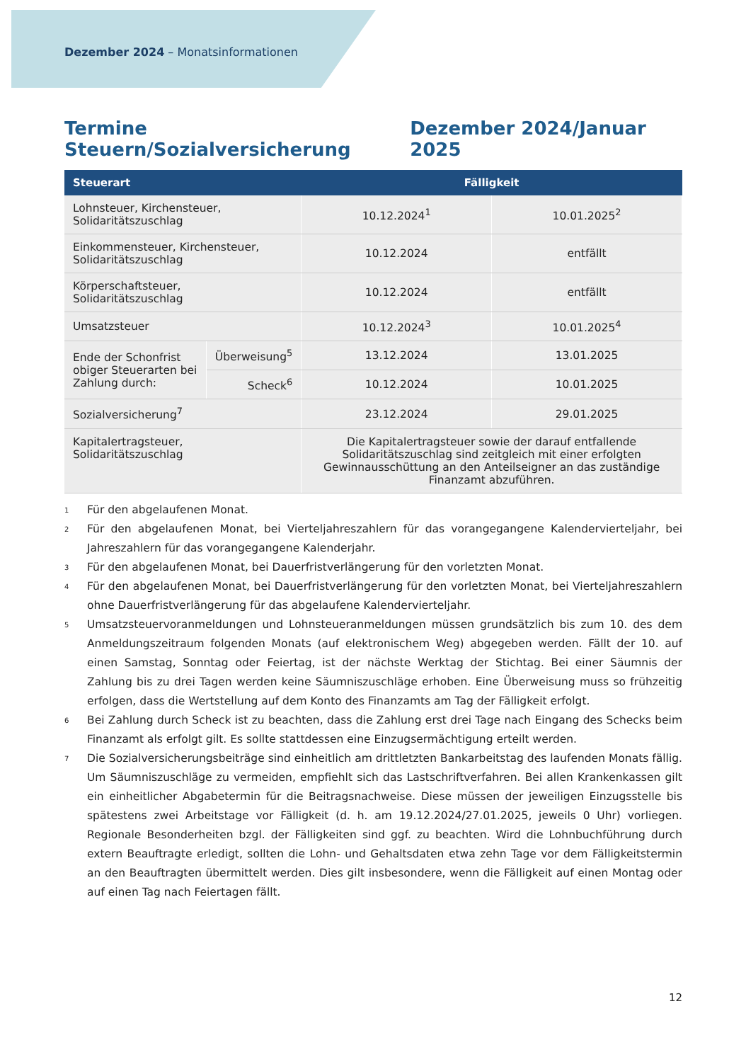Dezember 2024 – Monatsinformationen
Termine Steuern/Sozialversicherung Dezember 2024/Januar 2025
| Steuerart | | Fälligkeit | |
| --- | --- | --- | --- |
| Lohnsteuer, Kirchensteuer, Solidaritätszuschlag | | 10.12.2024<sup>1</sup> | 10.01.2025<sup>2</sup> |
| Einkommensteuer, Kirchensteuer, Solidaritätszuschlag | | 10.12.2024 | entfällt |
| Körperschaftsteuer, Solidaritätszuschlag | | 10.12.2024 | entfällt |
| Umsatzsteuer | | 10.12.2024<sup>3</sup> | 10.01.2025<sup>4</sup> |
| Ende der Schonfrist obiger Steuerarten bei Zahlung durch: | Überweisung<sup>5</sup> | 13.12.2024 | 13.01.2025 |
| | Scheck<sup>6</sup> | 10.12.2024 | 10.01.2025 |
| Sozialversicherung<sup>7</sup> | | 23.12.2024 | 29.01.2025 |
| Kapitalertragsteuer, Solidaritätszuschlag | | Die Kapitalertragsteuer sowie der darauf entfallende Solidaritätszuschlag sind zeitgleich mit einer erfolgten Gewinnausschüttung an den Anteilseigner an das zuständige Finanzamt abzuführen. | |
<sup>1</sup>
Für den abgelaufenen Monat.
<sup>2</sup>
Für den abgelaufenen Monat, bei Vierteljahreszahlern für das vorangegangene Kalendervierteljahr, bei Jahreszahlern für das vorangegangene Kalenderjahr.
<sup>3</sup>
Für den abgelaufenen Monat, bei Dauerfristverlängerung für den vorletzten Monat.
<sup>4</sup>
Für den abgelaufenen Monat, bei Dauerfristverlängerung für den vorletzten Monat, bei Vierteljahreszahlern ohne Dauerfristverlängerung für das abgelaufene Kalendervierteljahr.
<sup>5</sup>
Umsatzsteuervoranmeldungen und Lohnsteueranmeldungen müssen grundsätzlich bis zum 10. des dem Anmeldungszeitraum folgenden Monats (auf elektronischem Weg) abgegeben werden. Fällt der 10. auf einen Samstag, Sonntag oder Feiertag, ist der nächste Werktag der Stichtag. Bei einer Säumnis der Zahlung bis zu drei Tagen werden keine Säumniszuschläge erhoben. Eine Überweisung muss so frühzeitig erfolgen, dass die Wertstellung auf dem Konto des Finanzamts am Tag der Fälligkeit erfolgt.
<sup>6</sup>
Bei Zahlung durch Scheck ist zu beachten, dass die Zahlung erst drei Tage nach Eingang des Schecks beim Finanzamt als erfolgt gilt. Es sollte stattdessen eine Einzugsermächtigung erteilt werden.
<sup>7</sup>
Die Sozialversicherungsbeiträge sind einheitlich am drittletzten Bankarbeitstag des laufenden Monats fällig. Um Säumniszuschläge zu vermeiden, empfiehlt sich das Lastschriftverfahren. Bei allen Krankenkassen gilt ein einheitlicher Abgabetermin für die Beitragsnachweise. Diese müssen der jeweiligen Einzugsstelle bis spätestens zwei Arbeitstage vor Fälligkeit (d. h. am 19.12.2024/27.01.2025, jeweils 0 Uhr) vorliegen. Regionale Besonderheiten bzgl. der Fälligkeiten sind ggf. zu beachten. Wird die Lohnbuchführung durch extern Beauftragte erledigt, sollten die Lohn- und Gehaltsdaten etwa zehn Tage vor dem Fälligkeitstermin an den Beauftragten übermittelt werden. Dies gilt insbesondere, wenn die Fälligkeit auf einen Montag oder auf einen Tag nach Feiertagen fällt.
12